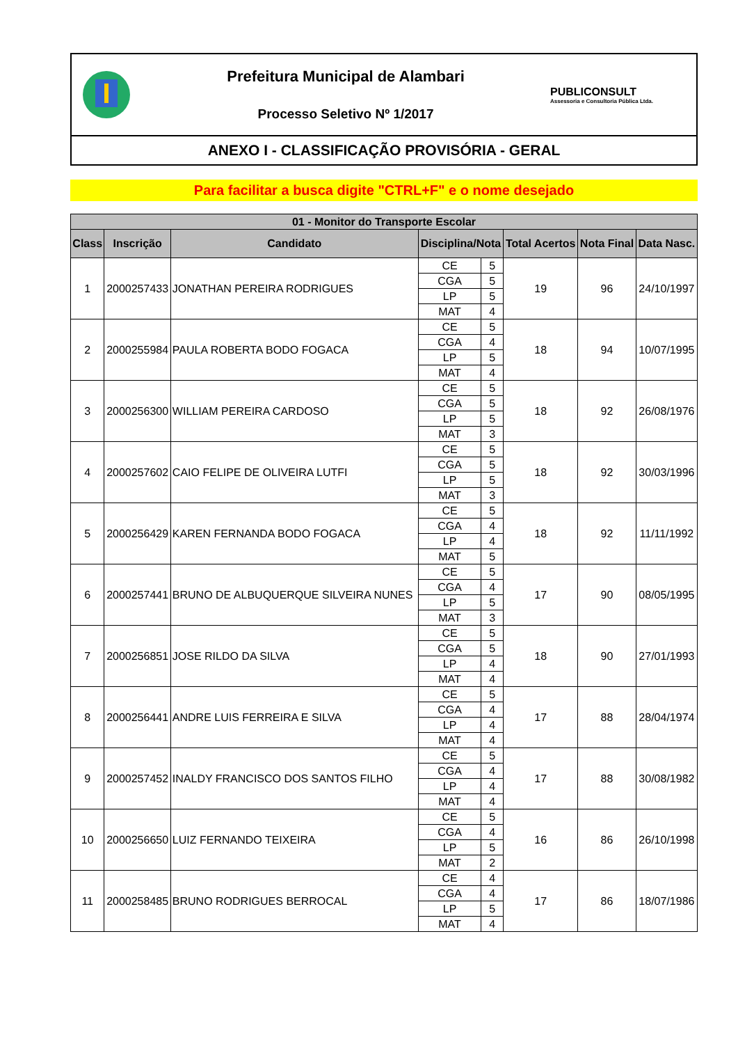Prefeitura Municipal de Alambari
Processo Seletivo Nº 1/2017
PUBLICONSULT
Assessoria e Consultoria Pública Ltda.
ANEXO I - CLASSIFICAÇÃO PROVISÓRIA - GERAL
Para facilitar a busca digite "CTRL+F" e o nome desejado
| 01 - Monitor do Transporte Escolar | | | | | | | |
| --- | --- | --- | --- | --- | --- | --- | --- |
| Class | Inscrição | Candidato | Disciplina/Nota | | Total Acertos | Nota Final | Data Nasc. |
| 1 | 2000257433 | JONATHAN PEREIRA RODRIGUES | CE | 5 | 19 | 96 | 24/10/1997 |
| | | | CGA | 5 | | | |
| | | | LP | 5 | | | |
| | | | MAT | 4 | | | |
| 2 | 2000255984 | PAULA ROBERTA BODO FOGACA | CE | 5 | 18 | 94 | 10/07/1995 |
| | | | CGA | 4 | | | |
| | | | LP | 5 | | | |
| | | | MAT | 4 | | | |
| 3 | 2000256300 | WILLIAM PEREIRA CARDOSO | CE | 5 | 18 | 92 | 26/08/1976 |
| | | | CGA | 5 | | | |
| | | | LP | 5 | | | |
| | | | MAT | 3 | | | |
| 4 | 2000257602 | CAIO FELIPE DE OLIVEIRA LUTFI | CE | 5 | 18 | 92 | 30/03/1996 |
| | | | CGA | 5 | | | |
| | | | LP | 5 | | | |
| | | | MAT | 3 | | | |
| 5 | 2000256429 | KAREN FERNANDA BODO FOGACA | CE | 5 | 18 | 92 | 11/11/1992 |
| | | | CGA | 4 | | | |
| | | | LP | 4 | | | |
| | | | MAT | 5 | | | |
| 6 | 2000257441 | BRUNO DE ALBUQUERQUE SILVEIRA NUNES | CE | 5 | 17 | 90 | 08/05/1995 |
| | | | CGA | 4 | | | |
| | | | LP | 5 | | | |
| | | | MAT | 3 | | | |
| 7 | 2000256851 | JOSE RILDO DA SILVA | CE | 5 | 18 | 90 | 27/01/1993 |
| | | | CGA | 5 | | | |
| | | | LP | 4 | | | |
| | | | MAT | 4 | | | |
| 8 | 2000256441 | ANDRE LUIS FERREIRA E SILVA | CE | 5 | 17 | 88 | 28/04/1974 |
| | | | CGA | 4 | | | |
| | | | LP | 4 | | | |
| | | | MAT | 4 | | | |
| 9 | 2000257452 | INALDY FRANCISCO DOS SANTOS FILHO | CE | 5 | 17 | 88 | 30/08/1982 |
| | | | CGA | 4 | | | |
| | | | LP | 4 | | | |
| | | | MAT | 4 | | | |
| 10 | 2000256650 | LUIZ FERNANDO TEIXEIRA | CE | 5 | 16 | 86 | 26/10/1998 |
| | | | CGA | 4 | | | |
| | | | LP | 5 | | | |
| | | | MAT | 2 | | | |
| 11 | 2000258485 | BRUNO RODRIGUES BERROCAL | CE | 4 | 17 | 86 | 18/07/1986 |
| | | | CGA | 4 | | | |
| | | | LP | 5 | | | |
| | | | MAT | 4 | | | |